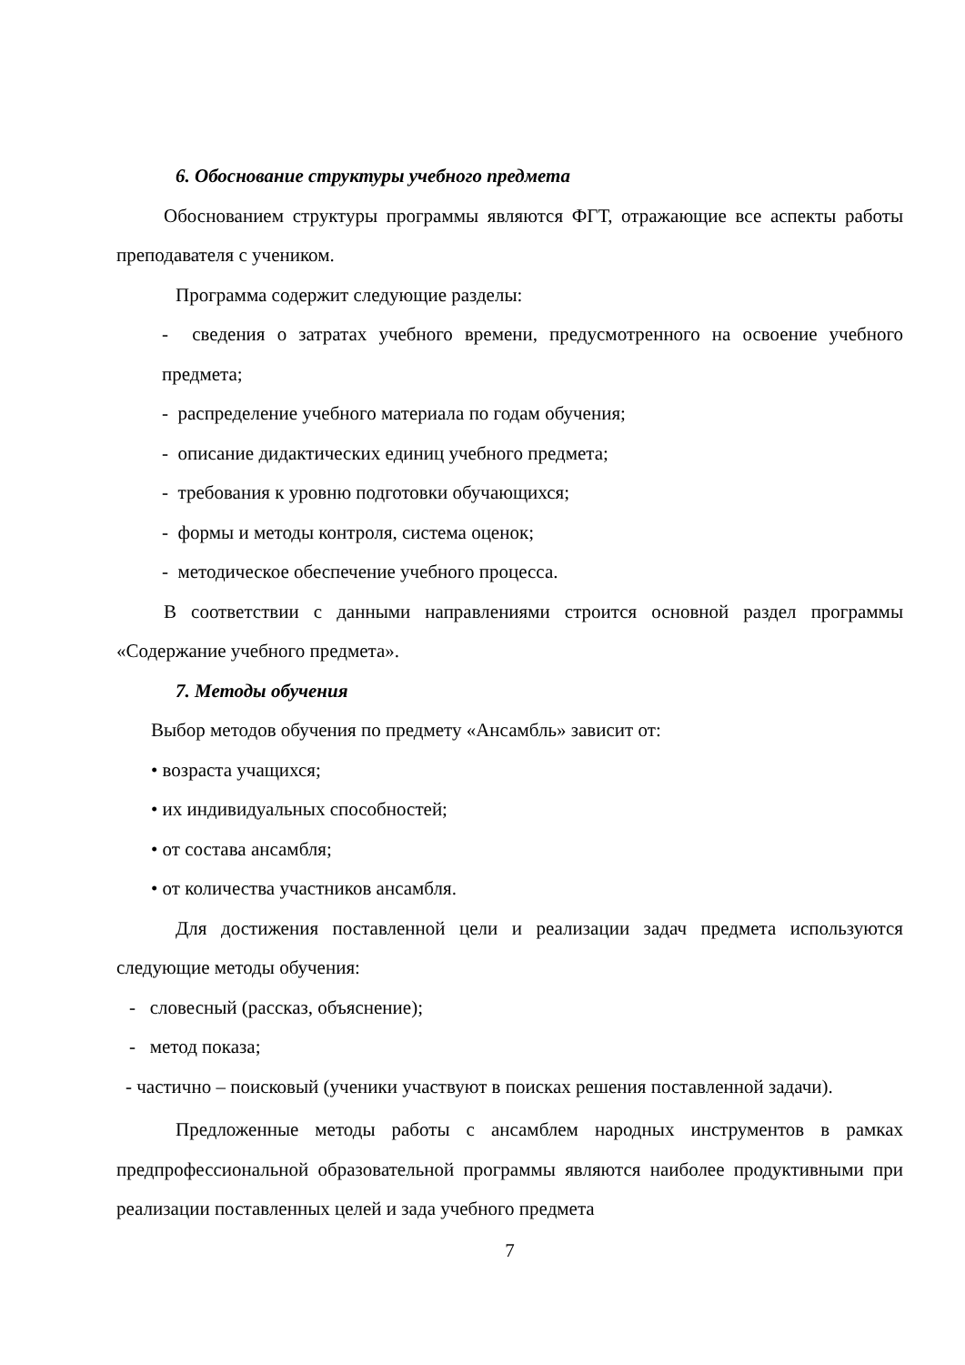6. Обоснование структуры учебного предмета
Обоснованием структуры программы являются ФГТ, отражающие все аспекты работы преподавателя с учеником.
Программа содержит следующие разделы:
- сведения о затратах учебного времени, предусмотренного на освоение учебного предмета;
- распределение учебного материала по годам обучения;
- описание дидактических единиц учебного предмета;
- требования к уровню подготовки обучающихся;
- формы и методы контроля, система оценок;
- методическое обеспечение учебного процесса.
В соответствии с данными направлениями строится основной раздел программы «Содержание учебного предмета».
7. Методы обучения
Выбор методов обучения по предмету «Ансамбль» зависит от:
• возраста учащихся;
• их индивидуальных способностей;
• от состава ансамбля;
• от количества участников ансамбля.
Для достижения поставленной цели и реализации задач предмета используются следующие методы обучения:
- словесный (рассказ, объяснение);
- метод показа;
- частично – поисковый (ученики участвуют в поисках решения поставленной задачи).
Предложенные методы работы с ансамблем народных инструментов в рамках предпрофессиональной образовательной программы являются наиболее продуктивными при реализации поставленных целей и зада учебного предмета
7